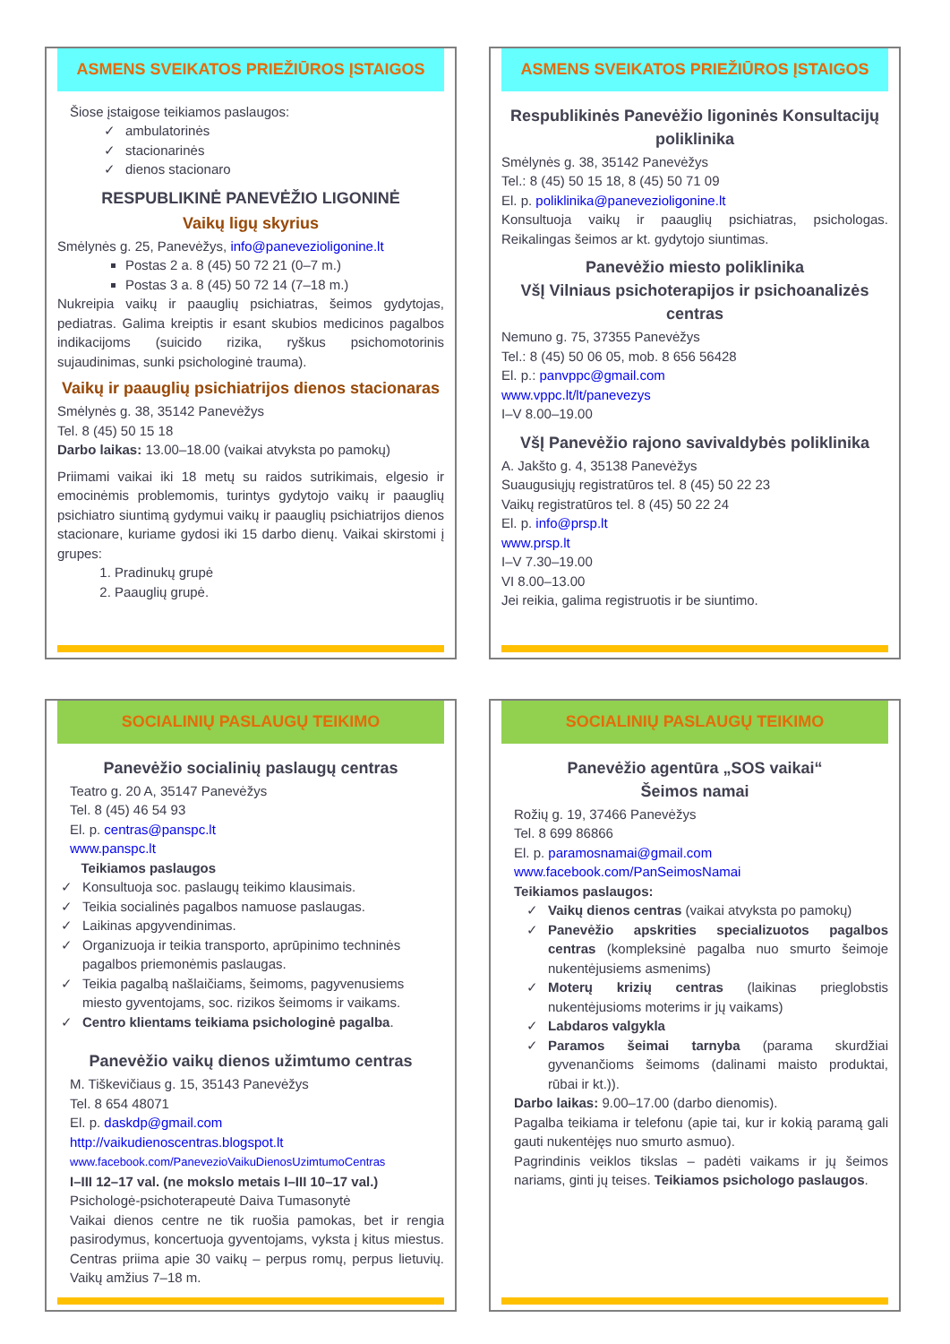ASMENS SVEIKATOS PRIEŽIŪROS ĮSTAIGOS
Šiose įstaigose teikiamos paslaugos:
ambulatorinės
stacionarinės
dienos stacionaro
RESPUBLIKINĖ PANEVĖŽIO LIGONINĖ
Vaikų ligų skyrius
Smėlynės g. 25, Panevėžys, info@panevezioligonine.lt
Postas 2 a. 8 (45) 50 72 21 (0–7 m.)
Postas 3 a. 8 (45) 50 72 14 (7–18 m.)
Nukreipia vaikų ir paauglių psichiatras, šeimos gydytojas, pediatras. Galima kreiptis ir esant skubios medicinos pagalbos indikacijoms (suicido rizika, ryškus psichomotorinis sujaudinimas, sunki psichologinė trauma).
Vaikų ir paauglių psichiatrijos dienos stacionaras
Smėlynės g. 38, 35142 Panevėžys
Tel. 8 (45) 50 15 18
Darbo laikas: 13.00–18.00 (vaikai atvyksta po pamokų)
Priimami vaikai iki 18 metų su raidos sutrikimais, elgesio ir emocinėmis problemomis, turintys gydytojo vaikų ir paauglių psichiatro siuntimą gydymui vaikų ir paauglių psichiatrijos dienos stacionare, kuriame gydosi iki 15 darbo dienų. Vaikai skirstomi į grupes:
1. Pradinukų grupė
2. Paauglių grupė.
ASMENS SVEIKATOS PRIEŽIŪROS ĮSTAIGOS
Respublikinės Panevėžio ligoninės Konsultacijų poliklinika
Smėlynės g. 38, 35142 Panevėžys
Tel.: 8 (45) 50 15 18, 8 (45) 50 71 09
El. p. poliklinika@panevezioligonine.lt
Konsultuoja vaikų ir paauglių psichiatras, psichologas. Reikalingas šeimos ar kt. gydytojo siuntimas.
Panevėžio miesto poliklinika
VšĮ Vilniaus psichoterapijos ir psichoanalizės centras
Nemuno g. 75, 37355 Panevėžys
Tel.: 8 (45) 50 06 05, mob. 8 656 56428
El. p.: panvppc@gmail.com
www.vppc.lt/lt/panevezys
I–V 8.00–19.00
VšĮ Panevėžio rajono savivaldybės poliklinika
A. Jakšto g. 4, 35138 Panevėžys
Suaugusiųjų registratūros tel. 8 (45) 50 22 23
Vaikų registratūros tel. 8 (45) 50 22 24
El. p. info@prsp.lt
www.prsp.lt
I–V 7.30–19.00
VI 8.00–13.00
Jei reikia, galima registruotis ir be siuntimo.
SOCIALINIŲ PASLAUGŲ TEIKIMO
Panevėžio socialinių paslaugų centras
Teatro g. 20 A, 35147 Panevėžys
Tel. 8 (45) 46 54 93
El. p. centras@panspc.lt
www.panspc.lt
Teikiamos paslaugos
Konsultuoja soc. paslaugų teikimo klausimais.
Teikia socialinės pagalbos namuose paslaugas.
Laikinas apgyvendinimas.
Organizuoja ir teikia transporto, aprūpinimo techninės pagalbos priemonėmis paslaugas.
Teikia pagalbą našlaičiams, šeimoms, pagyvenusiems miesto gyventojams, soc. rizikos šeimoms ir vaikams.
Centro klientams teikiama psichologinė pagalba.
Panevėžio vaikų dienos užimtumo centras
M. Tiškevičiaus g. 15, 35143 Panevėžys
Tel. 8 654 48071
El. p. daskdp@gmail.com
http://vaikudienoscentras.blogspot.lt
www.facebook.com/PanevezioVaikuDienosUzimtumoCentras
I–III 12–17 val. (ne mokslo metais I–III 10–17 val.)
Psichologė-psichoterapeutė Daiva Tumasonytė
Vaikai dienos centre ne tik ruošia pamokas, bet ir rengia pasirodymus, koncertuoja gyventojams, vyksta į kitus miestus. Centras priima apie 30 vaikų – perpus romų, perpus lietuvių. Vaikų amžius 7–18 m.
SOCIALINIŲ PASLAUGŲ TEIKIMO
Panevėžio agentūra „SOS vaikai“
Šeimos namai
Rožių g. 19, 37466 Panevėžys
Tel. 8 699 86866
El. p. paramosnamai@gmail.com
www.facebook.com/PanSeimosNamai
Teikiamos paslaugos:
Vaikų dienos centras (vaikai atvyksta po pamokų)
Panevėžio apskrities specializuotos pagalbos centras (kompleksinė pagalba nuo smurto šeimoje nukentėjusiems asmenims)
Moterų krizių centras (laikinas prieglobstis nukentėjusioms moterims ir jų vaikams)
Labdaros valgykla
Paramos šeimai tarnyba (parama skurdžiai gyvenančioms šeimoms (dalinami maisto produktai, rūbai ir kt.)).
Darbo laikas: 9.00–17.00 (darbo dienomis).
Pagalba teikiama ir telefonu (apie tai, kur ir kokią paramą gali gauti nukentėjęs nuo smurto asmuo).
Pagrindinis veiklos tikslas – padėti vaikams ir jų šeimos nariams, ginti jų teises. Teikiamos psichologo paslaugos.